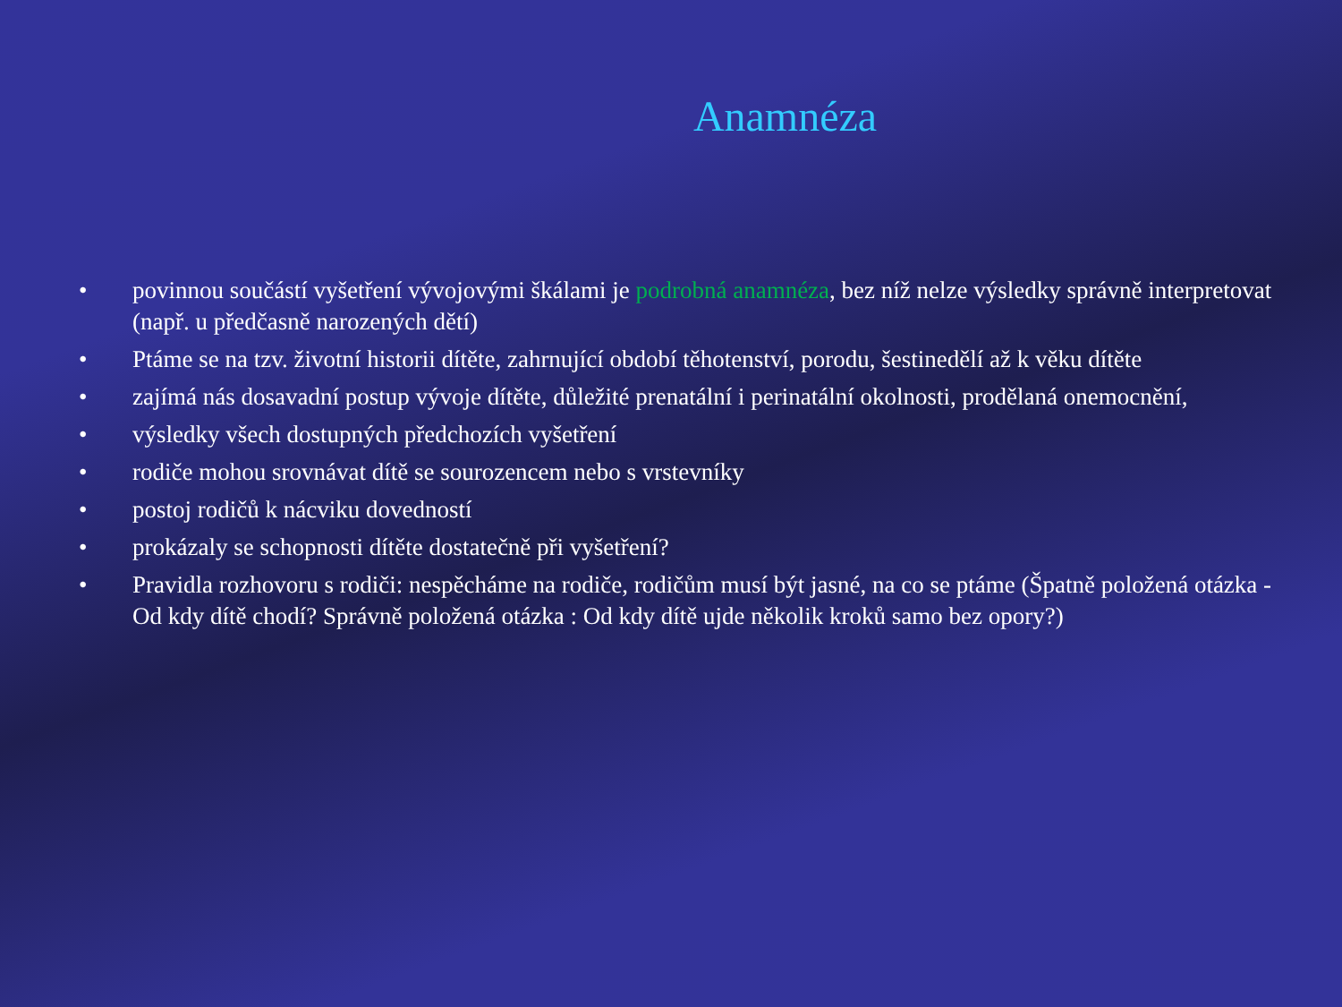Anamnéza
• povinnou součástí vyšetření vývojovými škálami je podrobná anamnéza, bez níž nelze výsledky správně interpretovat (např. u předčasně narozených dětí)
• Ptáme se na tzv. životní historii dítěte, zahrnující období těhotenství, porodu, šestinedělí až k věku dítěte
• zajímá nás dosavadní postup vývoje dítěte, důležité prenatální i perinatální okolnosti, prodělaná onemocnění,
• výsledky všech dostupných předchozích vyšetření
• rodiče mohou srovnávat dítě se sourozencem nebo s vrstevníky
• postoj rodičů k nácviku dovedností
• prokázaly se schopnosti dítěte dostatečně při vyšetření?
• Pravidla rozhovoru s rodiči: nespěcháme na rodiče, rodičům musí být jasné, na co se ptáme (Špatně položená otázka - Od kdy dítě chodí? Správně položená otázka : Od kdy dítě ujde několik kroků samo bez opory?)